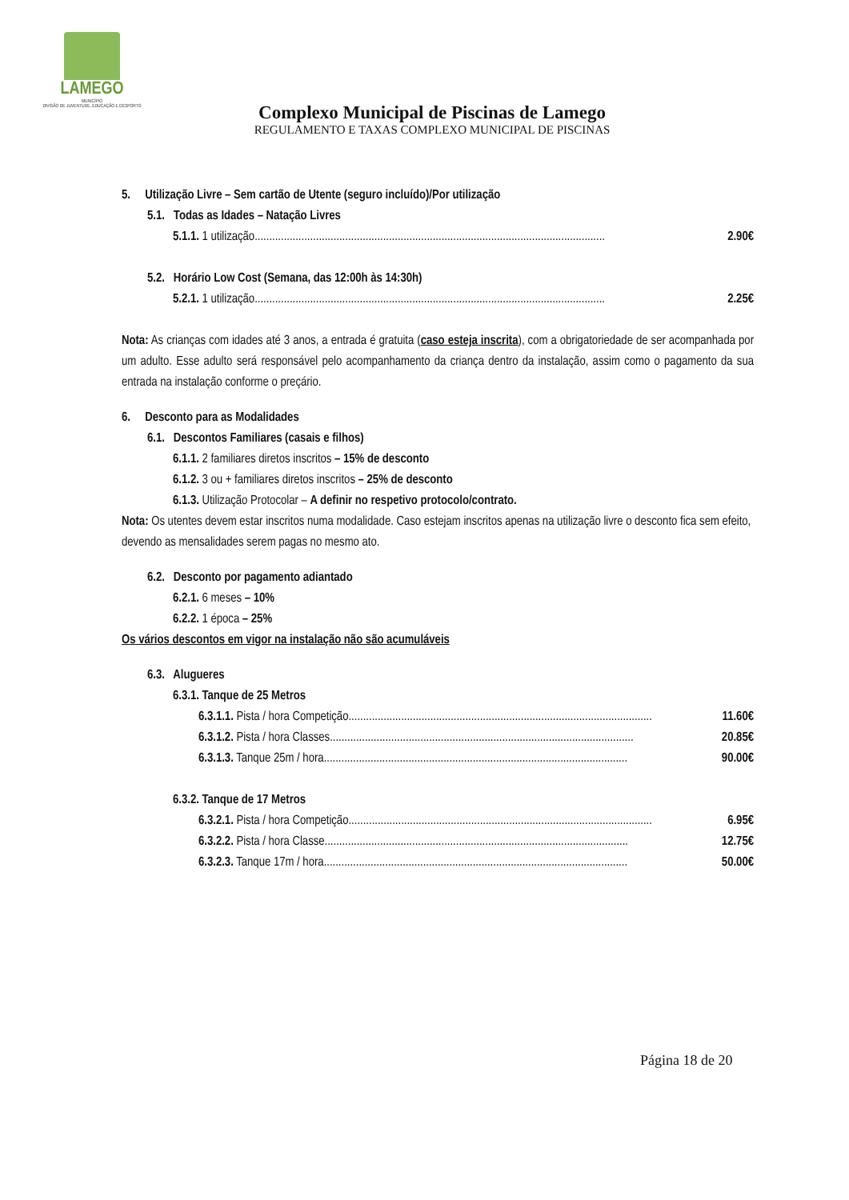LAMEGO
MUNICÍPIO
DIVISÃO DE JUVENTUDE, EDUCAÇÃO E DESPORTO
Complexo Municipal de Piscinas de Lamego
REGULAMENTO E TAXAS COMPLEXO MUNICIPAL DE PISCINAS
5. Utilização Livre – Sem cartão de Utente (seguro incluído)/Por utilização
5.1. Todas as Idades – Natação Livres
5.1.1. 1 utilização........................................................................................................................ 2.90€
5.2. Horário Low Cost (Semana, das 12:00h às 14:30h)
5.2.1. 1 utilização ........................................................................................................................ 2.25€
Nota: As crianças com idades até 3 anos, a entrada é gratuita (caso esteja inscrita), com a obrigatoriedade de ser acompanhada por um adulto. Esse adulto será responsável pelo acompanhamento da criança dentro da instalação, assim como o pagamento da sua entrada na instalação conforme o preçário.
6. Desconto para as Modalidades
6.1. Descontos Familiares (casais e filhos)
6.1.1. 2 familiares diretos inscritos – 15% de desconto
6.1.2. 3 ou + familiares diretos inscritos – 25% de desconto
6.1.3. Utilização Protocolar – A definir no respetivo protocolo/contrato.
Nota: Os utentes devem estar inscritos numa modalidade. Caso estejam inscritos apenas na utilização livre o desconto fica sem efeito, devendo as mensalidades serem pagas no mesmo ato.
6.2. Desconto por pagamento adiantado
6.2.1. 6 meses – 10%
6.2.2. 1 época – 25%
Os vários descontos em vigor na instalação não são acumuláveis
6.3. Alugueres
6.3.1. Tanque de 25 Metros
6.3.1.1. Pista / hora Competição ........................................................................................................ 11.60€
6.3.1.2. Pista / hora Classes ........................................................................................................ 20.85€
6.3.1.3. Tanque 25m / hora ........................................................................................................ 90.00€
6.3.2. Tanque de 17 Metros
6.3.2.1. Pista / hora Competição ........................................................................................................ 6.95€
6.3.2.2. Pista / hora Classe ........................................................................................................ 12.75€
6.3.2.3. Tanque 17m / hora ........................................................................................................ 50.00€
Página 18 de 20